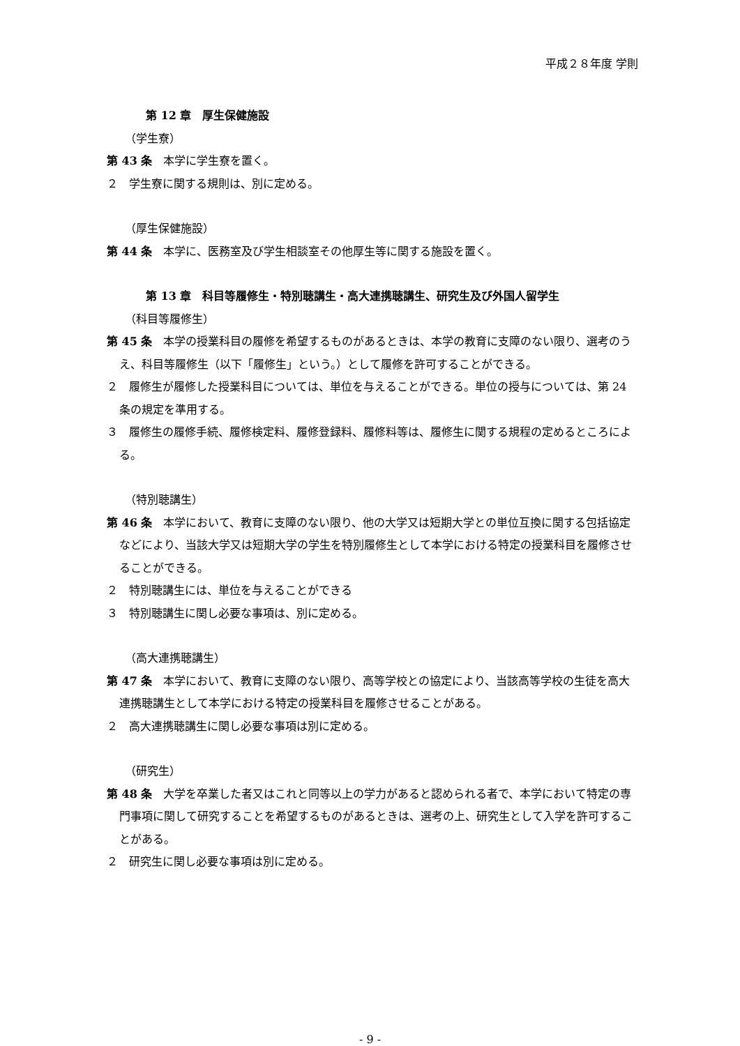平成２８年度 学則
第 12 章　厚生保健施設
（学生寮）
第 43 条　本学に学生寮を置く。
２　学生寮に関する規則は、別に定める。
（厚生保健施設）
第 44 条　本学に、医務室及び学生相談室その他厚生等に関する施設を置く。
第 13 章　科目等履修生・特別聴講生・高大連携聴講生、研究生及び外国人留学生
（科目等履修生）
第 45 条　本学の授業科目の履修を希望するものがあるときは、本学の教育に支障のない限り、選考のうえ、科目等履修生（以下「履修生」という。）として履修を許可することができる。
２　履修生が履修した授業科目については、単位を与えることができる。単位の授与については、第 24 条の規定を準用する。
３　履修生の履修手続、履修検定料、履修登録料、履修料等は、履修生に関する規程の定めるところによる。
（特別聴講生）
第 46 条　本学において、教育に支障のない限り、他の大学又は短期大学との単位互換に関する包括協定などにより、当該大学又は短期大学の学生を特別履修生として本学における特定の授業科目を履修させることができる。
２　特別聴講生には、単位を与えることができる
３　特別聴講生に関し必要な事項は、別に定める。
（高大連携聴講生）
第 47 条　本学において、教育に支障のない限り、高等学校との協定により、当該高等学校の生徒を高大連携聴講生として本学における特定の授業科目を履修させることがある。
２　高大連携聴講生に関し必要な事項は別に定める。
（研究生）
第 48 条　大学を卒業した者又はこれと同等以上の学力があると認められる者で、本学において特定の専門事項に関して研究することを希望するものがあるときは、選考の上、研究生として入学を許可することがある。
２　研究生に関し必要な事項は別に定める。
- 9 -